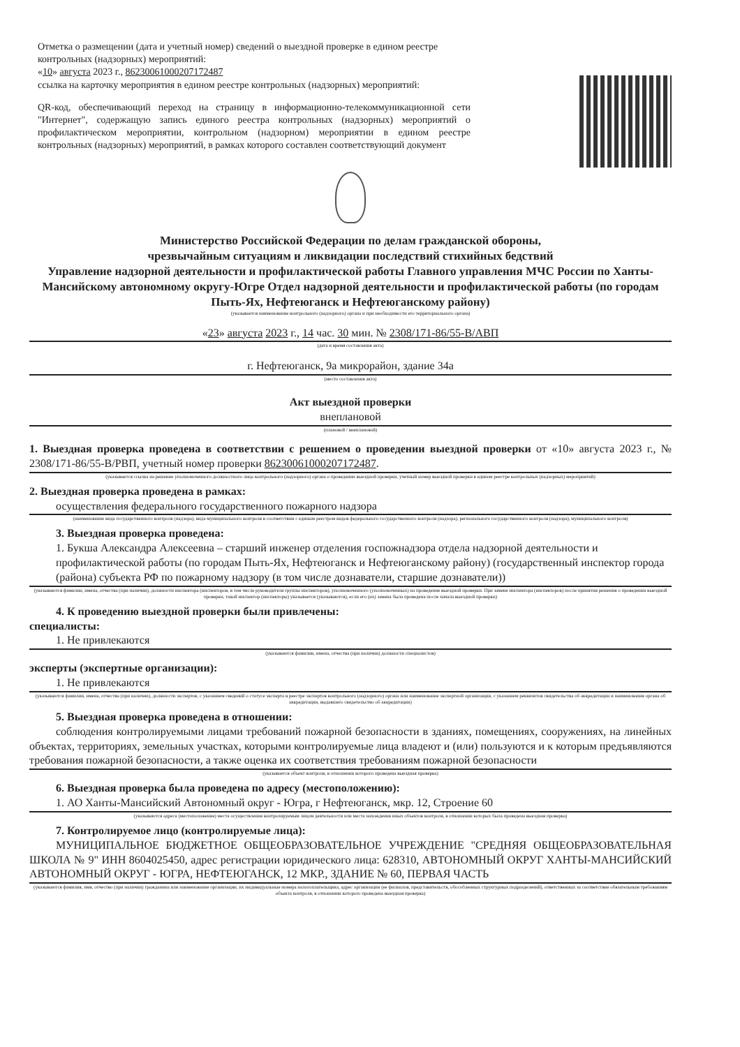Отметка о размещении (дата и учетный номер) сведений о выездной проверке в едином реестре контрольных (надзорных) мероприятий:
«10» августа 2023 г., 86230061000207172487
ссылка на карточку мероприятия в едином реестре контрольных (надзорных) мероприятий:
QR-код, обеспечивающий переход на страницу в информационно-телекоммуникационной сети "Интернет", содержащую запись единого реестра контрольных (надзорных) мероприятий о профилактическом мероприятии, контрольном (надзорном) мероприятии в едином реестре контрольных (надзорных) мероприятий, в рамках которого составлен соответствующий документ
Министерство Российской Федерации по делам гражданской обороны,
чрезвычайным ситуациям и ликвидации последствий стихийных бедствий
Управление надзорной деятельности и профилактической работы Главного управления МЧС России по Ханты-Мансийскому автономному округу-Югре Отдел надзорной деятельности и профилактической работы (по городам Пыть-Ях, Нефтеюганск и Нефтеюганскому району)
(указывается наименование контрольного (надзорного) органа и при необходимости его территориального органа)
«23» августа 2023 г., 14 час. 30 мин. № 2308/171-86/55-В/АВП
(дата и время составления акта)
г. Нефтеюганск, 9а микрорайон, здание 34а
(место составления акта)
Акт выездной проверки
внеплановой
(плановой / внеплановой)
1. Выездная проверка проведена в соответствии с решением о проведении выездной проверки от «10» августа 2023 г., № 2308/171-86/55-В/РВП, учетный номер проверки 86230061000207172487.
(указывается ссылка на решение уполномоченного должностного лица контрольного (надзорного) органа о проведении выездной проверки, учетный номер выездной проверки в едином реестре контрольных (надзорных) мероприятий)
2. Выездная проверка проведена в рамках:
осуществления федерального государственного пожарного надзора
(наименование вида государственного контроля (надзора), вида муниципального контроля в соответствии с единым реестром видов федерального государственного контроля (надзора), регионального государственного контроля (надзора), муниципального контроля)
3. Выездная проверка проведена:
1. Букша Александра Алексеевна – старший инженер отделения госпожнадзора отдела надзорной деятельности и профилактической работы (по городам Пыть-Ях, Нефтеюганск и Нефтеюганскому району) (государственный инспектор города (района) субъекта РФ по пожарному надзору (в том числе дознаватели, старшие дознаватели))
(указываются фамилии, имена, отчества (при наличии), должности инспектора (инспекторов, в том числе руководителя группы инспекторов), уполномоченного (уполномоченных) на проведение выездной проверки. При замене инспектора (инспекторов) после принятия решения о проведении выездной проверки, такой инспектор (инспекторы) указывается (указываются), если его (их) замена была проведена после начала выездной проверки)
4. К проведению выездной проверки были привлечены:
специалисты:
1. Не привлекаются
(указываются фамилии, имена, отчества (при наличии) должности специалистов)
эксперты (экспертные организации):
1. Не привлекаются
(указываются фамилии, имена, отчества (при наличии), должности экспертов, с указанием сведений о статусе эксперта в реестре экспертов контрольного (надзорного) органа или наименование экспертной организации, с указанием реквизитов свидетельства об аккредитации и наименования органа об аккредитации, выдавшего свидетельство об аккредитации)
5. Выездная проверка проведена в отношении:
соблюдения контролируемыми лицами требований пожарной безопасности в зданиях, помещениях, сооружениях, на линейных объектах, территориях, земельных участках, которыми контролируемые лица владеют и (или) пользуются и к которым предъявляются требования пожарной безопасности, а также оценка их соответствия требованиям пожарной безопасности
(указывается объект контроля, в отношении которого проведена выездная проверка)
6. Выездная проверка была проведена по адресу (местоположению):
1. АО Ханты-Мансийский Автономный округ - Югра, г Нефтеюганск, мкр. 12, Строение 60
(указываются адреса (местоположение) места осуществления контролируемым лицом деятельности или места нахождения иных объектов контроля, в отношении которых была проведена выездная проверка)
7. Контролируемое лицо (контролируемые лица):
МУНИЦИПАЛЬНОЕ БЮДЖЕТНОЕ ОБЩЕОБРАЗОВАТЕЛЬНОЕ УЧРЕЖДЕНИЕ "СРЕДНЯЯ ОБЩЕОБРАЗОВАТЕЛЬНАЯ ШКОЛА № 9" ИНН 8604025450, адрес регистрации юридического лица: 628310, АВТОНОМНЫЙ ОКРУГ ХАНТЫ-МАНСИЙСКИЙ АВТОНОМНЫЙ ОКРУГ - ЮГРА, НЕФТЕЮГАНСК, 12 МКР., ЗДАНИЕ № 60, ПЕРВАЯ ЧАСТЬ
(указываются фамилия, имя, отчество (при наличии) гражданина или наименование организации, их индивидуальные номера налогоплательщика, адрес организации (ее филиалов, представительств, обособленных структурных подразделений), ответственных за соответствие обязательным требованиям объекта контроля, в отношении которого проведена выездная проверка)